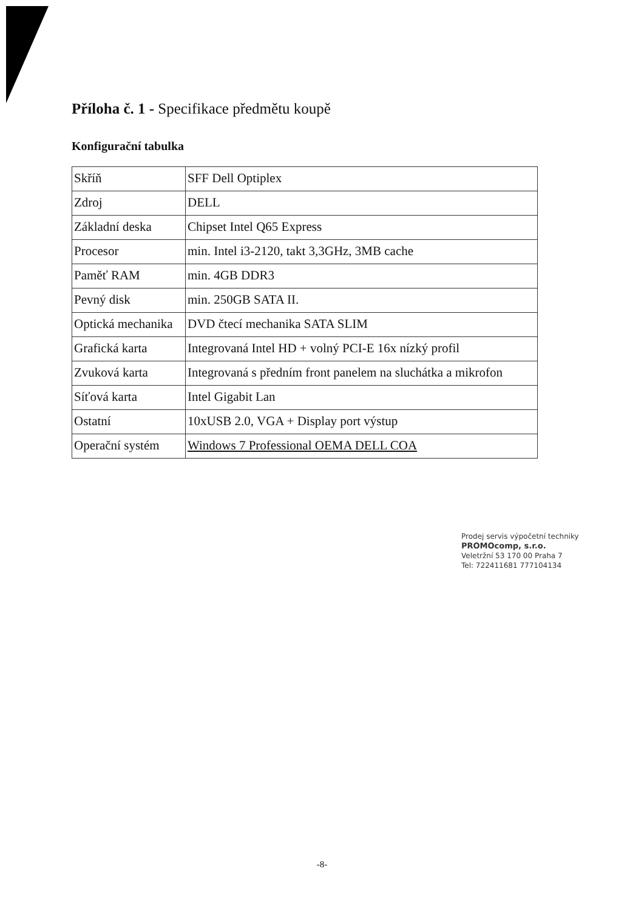Příloha č. 1 - Specifikace předmětu koupě
Konfigurační tabulka
| Skříň | SFF Dell Optiplex |
| Zdroj | DELL |
| Základní deska | Chipset Intel Q65 Express |
| Procesor | min. Intel i3-2120, takt 3,3GHz, 3MB cache |
| Paměť RAM | min. 4GB DDR3 |
| Pevný disk | min. 250GB SATA II. |
| Optická mechanika | DVD čtecí mechanika SATA SLIM |
| Grafická karta | Integrovaná Intel HD + volný PCI-E 16x nízký profil |
| Zvuková karta | Integrovaná s předním front panelem na sluchátka a mikrofon |
| Síťová karta | Intel Gigabit Lan |
| Ostatní | 10xUSB 2.0, VGA + Display port výstup |
| Operační systém | Windows 7 Professional OEMA DELL COA |
Prodej servis výpočetní techniky
PROMOcomp, s.r.o.
Veletržní 53 170 00 Praha 7
Tel: 722411681 777104134
-8-